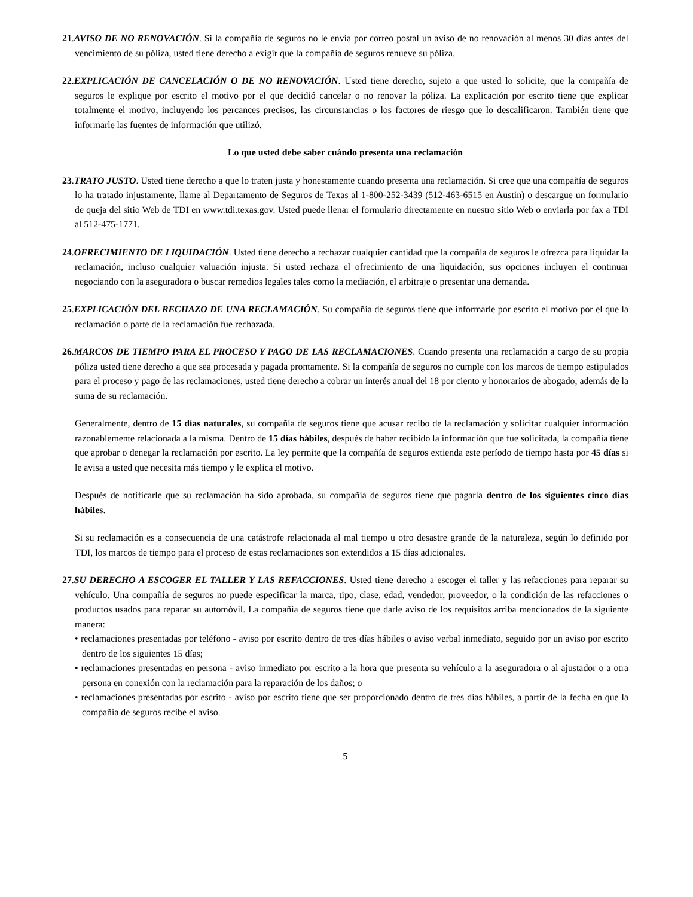21.AVISO DE NO RENOVACIÓN. Si la compañía de seguros no le envía por correo postal un aviso de no renovación al menos 30 días antes del vencimiento de su póliza, usted tiene derecho a exigir que la compañía de seguros renueve su póliza.
22.EXPLICACIÓN DE CANCELACIÓN O DE NO RENOVACIÓN. Usted tiene derecho, sujeto a que usted lo solicite, que la compañía de seguros le explique por escrito el motivo por el que decidió cancelar o no renovar la póliza. La explicación por escrito tiene que explicar totalmente el motivo, incluyendo los percances precisos, las circunstancias o los factores de riesgo que lo descalificaron. También tiene que informarle las fuentes de información que utilizó.
Lo que usted debe saber cuándo presenta una reclamación
23.TRATO JUSTO. Usted tiene derecho a que lo traten justa y honestamente cuando presenta una reclamación. Si cree que una compañía de seguros lo ha tratado injustamente, llame al Departamento de Seguros de Texas al 1-800-252-3439 (512-463-6515 en Austin) o descargue un formulario de queja del sitio Web de TDI en www.tdi.texas.gov. Usted puede llenar el formulario directamente en nuestro sitio Web o enviarla por fax a TDI al 512-475-1771.
24.OFRECIMIENTO DE LIQUIDACIÓN. Usted tiene derecho a rechazar cualquier cantidad que la compañía de seguros le ofrezca para liquidar la reclamación, incluso cualquier valuación injusta. Si usted rechaza el ofrecimiento de una liquidación, sus opciones incluyen el continuar negociando con la aseguradora o buscar remedios legales tales como la mediación, el arbitraje o presentar una demanda.
25.EXPLICACIÓN DEL RECHAZO DE UNA RECLAMACIÓN. Su compañía de seguros tiene que informarle por escrito el motivo por el que la reclamación o parte de la reclamación fue rechazada.
26.MARCOS DE TIEMPO PARA EL PROCESO Y PAGO DE LAS RECLAMACIONES. Cuando presenta una reclamación a cargo de su propia póliza usted tiene derecho a que sea procesada y pagada prontamente. Si la compañía de seguros no cumple con los marcos de tiempo estipulados para el proceso y pago de las reclamaciones, usted tiene derecho a cobrar un interés anual del 18 por ciento y honorarios de abogado, además de la suma de su reclamación.
Generalmente, dentro de 15 días naturales, su compañía de seguros tiene que acusar recibo de la reclamación y solicitar cualquier información razonablemente relacionada a la misma. Dentro de 15 días hábiles, después de haber recibido la información que fue solicitada, la compañía tiene que aprobar o denegar la reclamación por escrito. La ley permite que la compañía de seguros extienda este período de tiempo hasta por 45 días si le avisa a usted que necesita más tiempo y le explica el motivo.
Después de notificarle que su reclamación ha sido aprobada, su compañía de seguros tiene que pagarla dentro de los siguientes cinco días hábiles.
Si su reclamación es a consecuencia de una catástrofe relacionada al mal tiempo u otro desastre grande de la naturaleza, según lo definido por TDI, los marcos de tiempo para el proceso de estas reclamaciones son extendidos a 15 días adicionales.
27.SU DERECHO A ESCOGER EL TALLER Y LAS REFACCIONES. Usted tiene derecho a escoger el taller y las refacciones para reparar su vehículo. Una compañía de seguros no puede especificar la marca, tipo, clase, edad, vendedor, proveedor, o la condición de las refacciones o productos usados para reparar su automóvil. La compañía de seguros tiene que darle aviso de los requisitos arriba mencionados de la siguiente manera:
• reclamaciones presentadas por teléfono - aviso por escrito dentro de tres días hábiles o aviso verbal inmediato, seguido por un aviso por escrito dentro de los siguientes 15 días;
• reclamaciones presentadas en persona - aviso inmediato por escrito a la hora que presenta su vehículo a la aseguradora o al ajustador o a otra persona en conexión con la reclamación para la reparación de los daños; o
• reclamaciones presentadas por escrito - aviso por escrito tiene que ser proporcionado dentro de tres días hábiles, a partir de la fecha en que la compañía de seguros recibe el aviso.
5